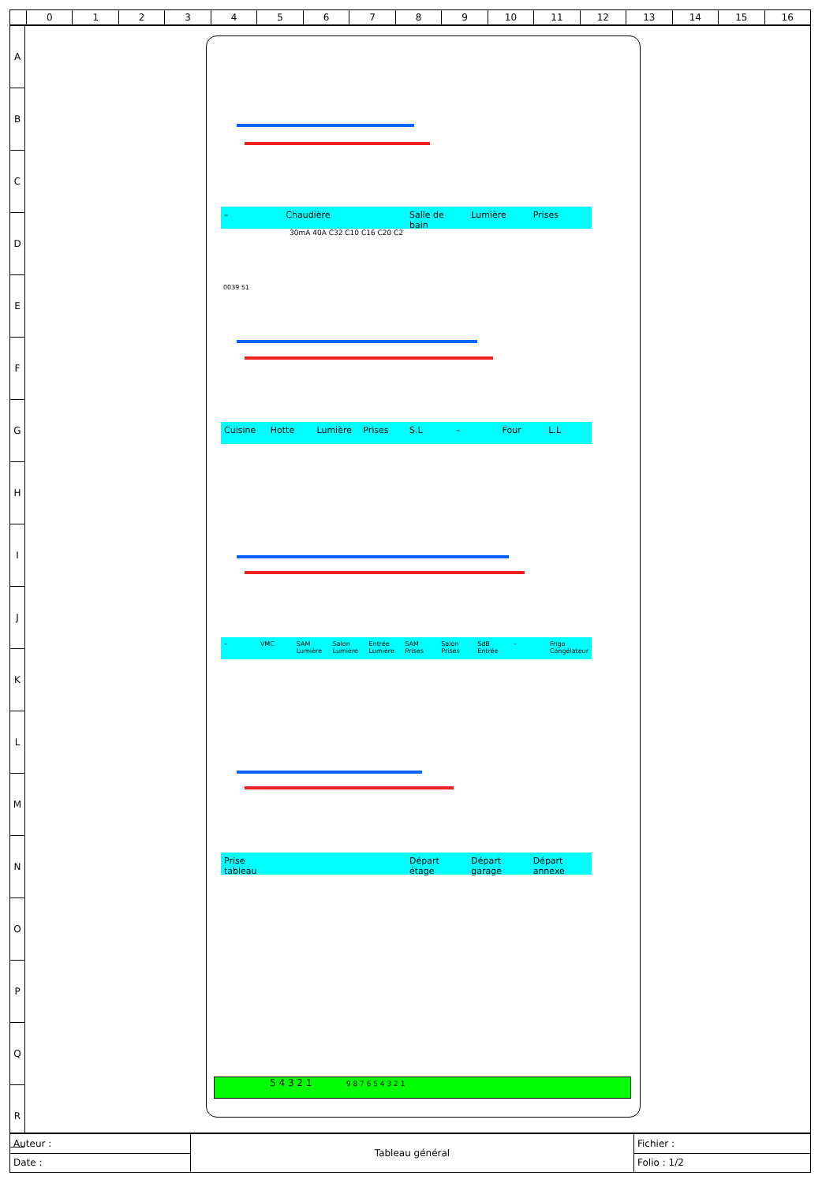0 1 2 3 4 5 6 7 8 9 10 11 12 13 14 15 16
A
B
C
D
E
F
G
H
I
J
K
L
M
N
O
P
Q
R
– Chaudière Salle de bain Lumière Prises
Cuisine Hotte Lumière Prises S.L – Four L.L
– VMC SAM Lumière Salon Lumière Entrée Lumière SAM Prises Salon Prises SdB Entrée – Frigo Congélateur
Prise tableau Départ étage Départ garage Départ annexe
0039 51
30mA 40A C32 C10 C16 C20 C2
5 4 3 2 1 9 8 7 6 5 4 3 2 1
| Auteur : | Tableau général | Fichier : |
| Date : | | Folio : 1/2 |